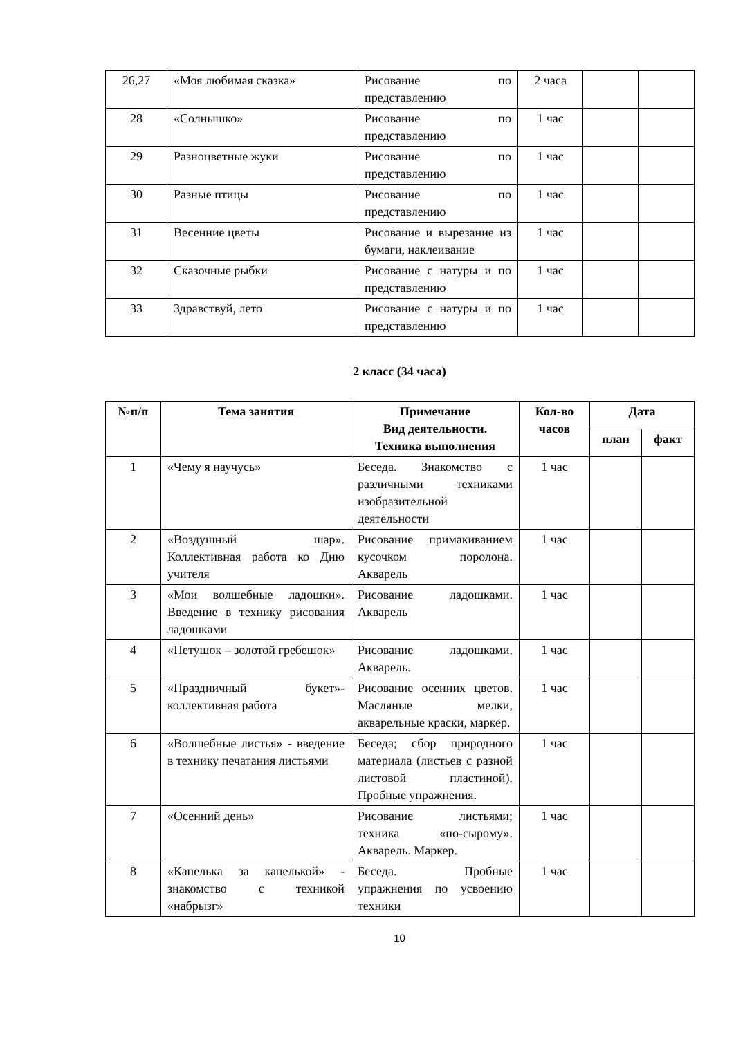| 26,27 | «Моя любимая сказка» | Рисование по представлению | 2 часа | | |
| 28 | «Солнышко» | Рисование по представлению | 1 час | | |
| 29 | Разноцветные жуки | Рисование по представлению | 1 час | | |
| 30 | Разные птицы | Рисование по представлению | 1 час | | |
| 31 | Весенние цветы | Рисование и вырезание из бумаги, наклеивание | 1 час | | |
| 32 | Сказочные рыбки | Рисование с натуры и по представлению | 1 час | | |
| 33 | Здравствуй, лето | Рисование с натуры и по представлению | 1 час | | |
2 класс (34 часа)
| №п/п | Тема занятия | Примечание Вид деятельности. Техника выполнения | Кол-во часов | Дата | |
| --- | --- | --- | --- | --- | --- |
| | | | | план | факт |
| 1 | «Чему я научусь» | Беседа. Знакомство с различными техниками изобразительной деятельности | 1 час | | |
| 2 | «Воздушный шар». Коллективная работа ко Дню учителя | Рисование примакиванием кусочком поролона. Акварель | 1 час | | |
| 3 | «Мои волшебные ладошки». Введение в технику рисования ладошками | Рисование ладошками. Акварель | 1 час | | |
| 4 | «Петушок – золотой гребешок» | Рисование ладошками. Акварель. | 1 час | | |
| 5 | «Праздничный букет»-коллективная работа | Рисование осенних цветов. Масляные мелки, акварельные краски, маркер. | 1 час | | |
| 6 | «Волшебные листья» - введение в технику печатания листьями | Беседа; сбор природного материала (листьев с разной листовой пластиной). Пробные упражнения. | 1 час | | |
| 7 | «Осенний день» | Рисование листьями; техника «по-сырому». Акварель. Маркер. | 1 час | | |
| 8 | «Капелька за капелькой» - знакомство с техникой «набрызг» | Беседа. Пробные упражнения по усвоению техники | 1 час | | |
10